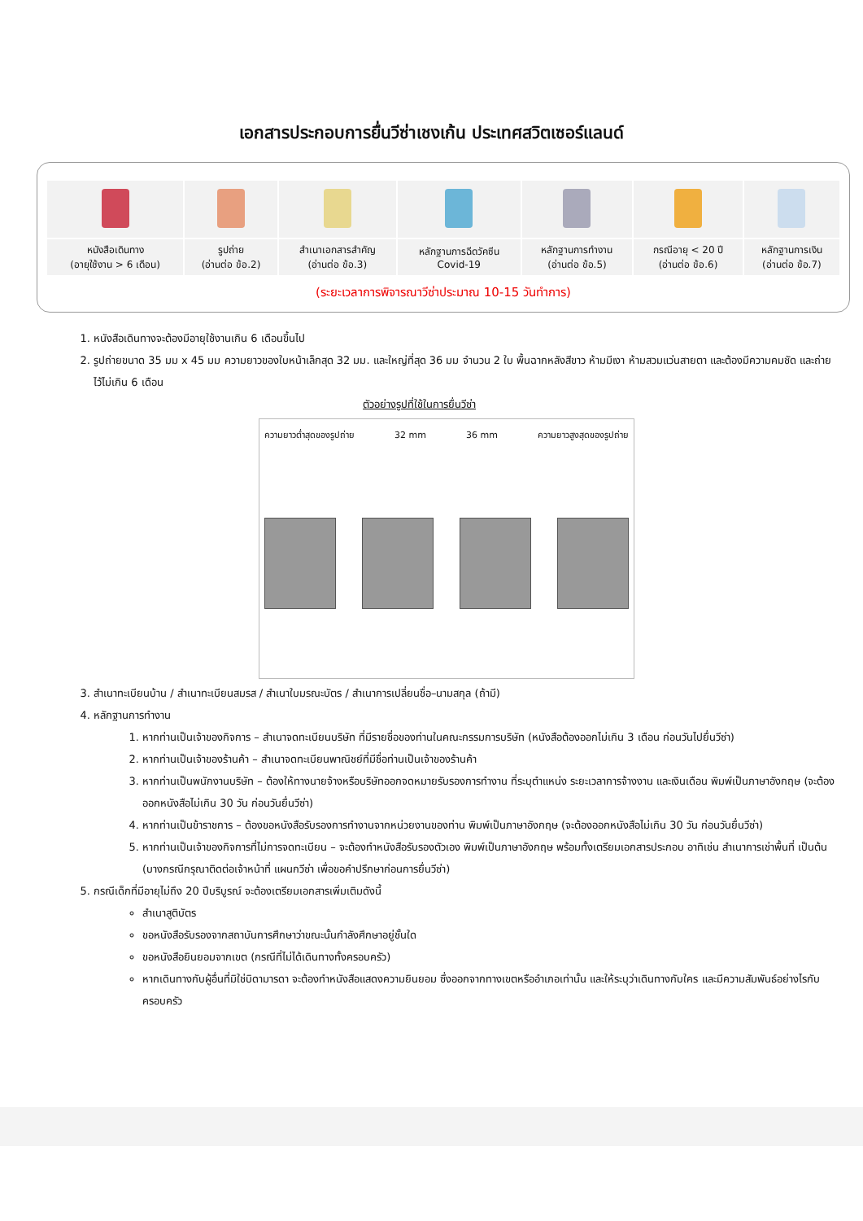เอกสารประกอบการยื่นวีซ่าเชงเก้น ประเทศสวิตเซอร์แลนด์
| หนังสือเดินทาง (อายุใช้งาน > 6 เดือน) | รูปถ่าย (อ่านต่อ ข้อ.2) | สำเนาเอกสารสำคัญ (อ่านต่อ ข้อ.3) | หลักฐานการฉีดวัคซีน Covid-19 | หลักฐานการทำงาน (อ่านต่อ ข้อ.5) | กรณีอายุ < 20 ปี (อ่านต่อ ข้อ.6) | หลักฐานการเงิน (อ่านต่อ ข้อ.7) |
(ระยะเวลาการพิจารณาวีซ่าประมาณ 10-15 วันทำการ)
1. หนังสือเดินทางจะต้องมีอายุใช้งานเกิน 6 เดือนขึ้นไป
2. รูปถ่ายขนาด 35 มม x 45 มม ความยาวของใบหน้าเล็กสุด 32 มม. และใหญ่ที่สุด 36 มม จำนวน 2 ใบ พื้นฉากหลังสีขาว ห้ามมีเงา ห้ามสวมแว่นสายตา และต้องมีความคมชัด และถ่ายไว้ไม่เกิน 6 เดือน
ตัวอย่างรูปที่ใช้ในการยื่นวีซ่า
ความยาวต่ำสุดของรูปถ่าย 32 mm 36 mm ความยาวสูงสุดของรูปถ่าย
3. สำเนาทะเบียนบ้าน / สำเนาทะเบียนสมรส / สำเนาใบมรณะบัตร / สำเนาการเปลี่ยนชื่อ–นามสกุล (ถ้ามี)
4. หลักฐานการทำงาน
1. หากท่านเป็นเจ้าของกิจการ – สำเนาจดทะเบียนบริษัท ที่มีรายชื่อของท่านในคณะกรรมการบริษัท (หนังสือต้องออกไม่เกิน 3 เดือน ก่อนวันไปยื่นวีซ่า)
2. หากท่านเป็นเจ้าของร้านค้า – สำเนาจดทะเบียนพาณิชย์ที่มีชื่อท่านเป็นเจ้าของร้านค้า
3. หากท่านเป็นพนักงานบริษัท – ต้องให้ทางนายจ้างหรือบริษัทออกจดหมายรับรองการทำงาน ที่ระบุตำแหน่ง ระยะเวลาการจ้างงาน และเงินเดือน พิมพ์เป็นภาษาอังกฤษ (จะต้องออกหนังสือไม่เกิน 30 วัน ก่อนวันยื่นวีซ่า)
4. หากท่านเป็นข้าราชการ – ต้องขอหนังสือรับรองการทำงานจากหน่วยงานของท่าน พิมพ์เป็นภาษาอังกฤษ (จะต้องออกหนังสือไม่เกิน 30 วัน ก่อนวันยื่นวีซ่า)
5. หากท่านเป็นเจ้าของกิจการที่ไม่การจดทะเบียน – จะต้องทำหนังสือรับรองตัวเอง พิมพ์เป็นภาษาอังกฤษ พร้อมทั้งเตรียมเอกสารประกอบ อาทิเช่น สำเนาการเช่าพื้นที่ เป็นต้น (บางกรณีกรุณาติดต่อเจ้าหน้าที่ แผนกวีซ่า เพื่อขอคำปรึกษาก่อนการยื่นวีซ่า)
5. กรณีเด็กที่มีอายุไม่ถึง 20 ปีบริบูรณ์ จะต้องเตรียมเอกสารเพิ่มเติมดังนี้
สำเนาสูติบัตร
ขอหนังสือรับรองจากสถาบันการศึกษาว่าขณะนั้นกำลังศึกษาอยู่ชั้นใด
ขอหนังสือยินยอมจากเขต (กรณีที่ไม่ได้เดินทางทั้งครอบครัว)
หากเดินทางกับผู้อื่นที่มิใช่บิดามารดา จะต้องทำหนังสือแสดงความยินยอม ซึ่งออกจากทางเขตหรืออำเภอเท่านั้น และให้ระบุว่าเดินทางกับใคร และมีความสัมพันธ์อย่างไรกับครอบครัว